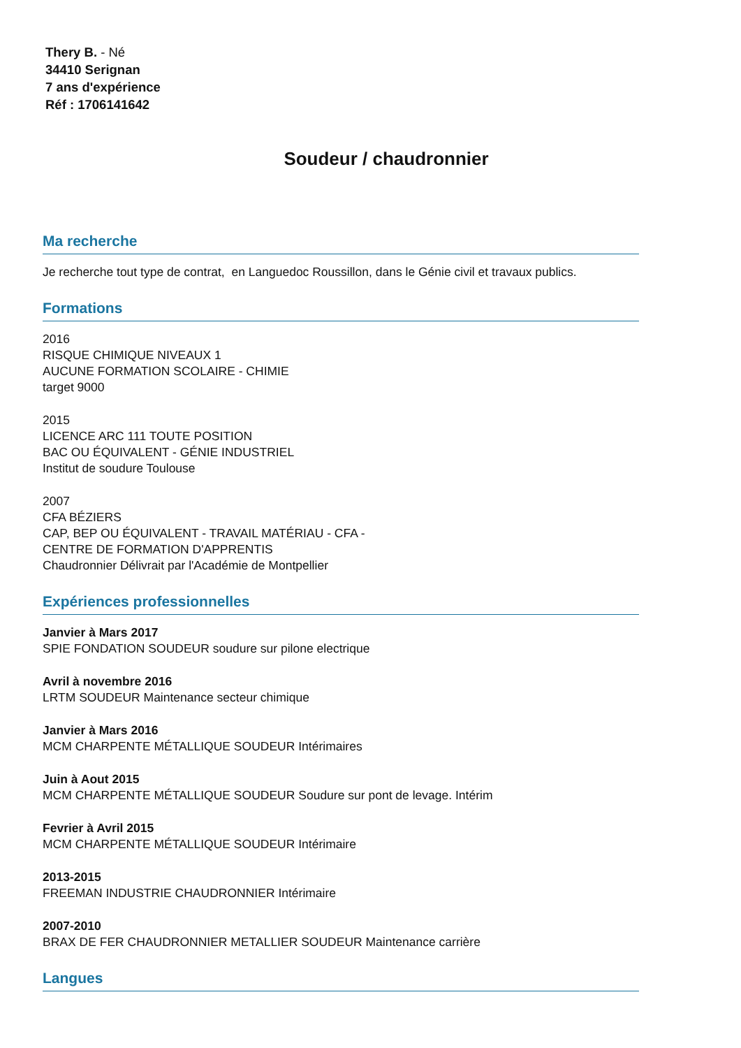Thery B. - Né
34410 Serignan
7 ans d'expérience
Réf : 1706141642
Soudeur / chaudronnier
Ma recherche
Je recherche tout type de contrat, en Languedoc Roussillon, dans le Génie civil et travaux publics.
Formations
2016
RISQUE CHIMIQUE NIVEAUX 1
AUCUNE FORMATION SCOLAIRE - CHIMIE
target 9000
2015
LICENCE ARC 111 TOUTE POSITION
BAC OU ÉQUIVALENT - GÉNIE INDUSTRIEL
Institut de soudure Toulouse
2007
CFA BÉZIERS
CAP, BEP OU ÉQUIVALENT - TRAVAIL MATÉRIAU - CFA -
CENTRE DE FORMATION D'APPRENTIS
Chaudronnier Délivrait par l'Académie de Montpellier
Expériences professionnelles
Janvier à Mars 2017
SPIE FONDATION SOUDEUR soudure sur pilone electrique
Avril à novembre 2016
LRTM SOUDEUR Maintenance secteur chimique
Janvier à Mars 2016
MCM CHARPENTE MÉTALLIQUE SOUDEUR Intérimaires
Juin à Aout 2015
MCM CHARPENTE MÉTALLIQUE SOUDEUR Soudure sur pont de levage. Intérim
Fevrier à Avril 2015
MCM CHARPENTE MÉTALLIQUE SOUDEUR Intérimaire
2013-2015
FREEMAN INDUSTRIE CHAUDRONNIER Intérimaire
2007-2010
BRAX DE FER CHAUDRONNIER METALLIER SOUDEUR Maintenance carrière
Langues